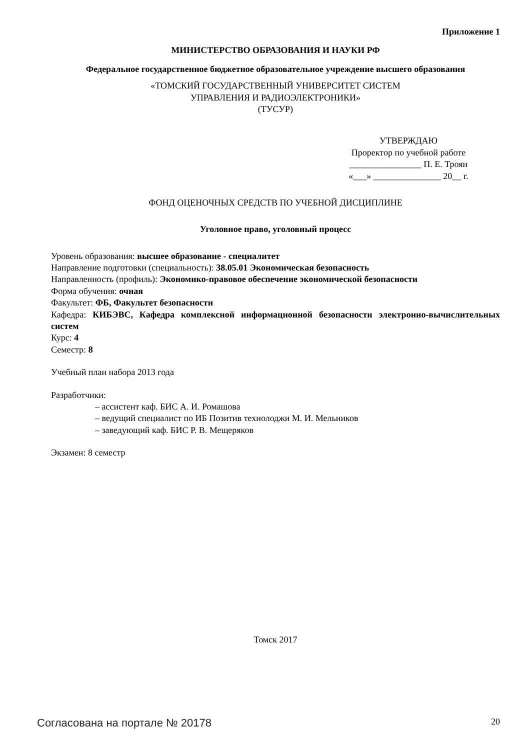Приложение 1
МИНИСТЕРСТВО ОБРАЗОВАНИЯ И НАУКИ РФ
Федеральное государственное бюджетное образовательное учреждение высшего образования
«ТОМСКИЙ ГОСУДАРСТВЕННЫЙ УНИВЕРСИТЕТ СИСТЕМ
УПРАВЛЕНИЯ И РАДИОЭЛЕКТРОНИКИ»
(ТУСУР)
УТВЕРЖДАЮ
Проректор по учебной работе
________________ П. Е. Троян
«___» _______________ 20__ г.
ФОНД ОЦЕНОЧНЫХ СРЕДСТВ ПО УЧЕБНОЙ ДИСЦИПЛИНЕ
Уголовное право, уголовный процесс
Уровень образования: высшее образование - специалитет
Направление подготовки (специальность): 38.05.01 Экономическая безопасность
Направленность (профиль): Экономико-правовое обеспечение экономической безопасности
Форма обучения: очная
Факультет: ФБ, Факультет безопасности
Кафедра: КИБЭВС, Кафедра комплексной информационной безопасности электронно-вычислительных систем
Курс: 4
Семестр: 8
Учебный план набора 2013 года
Разработчики:
– ассистент каф. БИС А. И. Ромашова
– ведущий специалист по ИБ Позитив технолоджи М. И. Мельников
– заведующий каф. БИС Р. В. Мещеряков
Экзамен: 8 семестр
Томск 2017
Согласована на портале № 20178 20